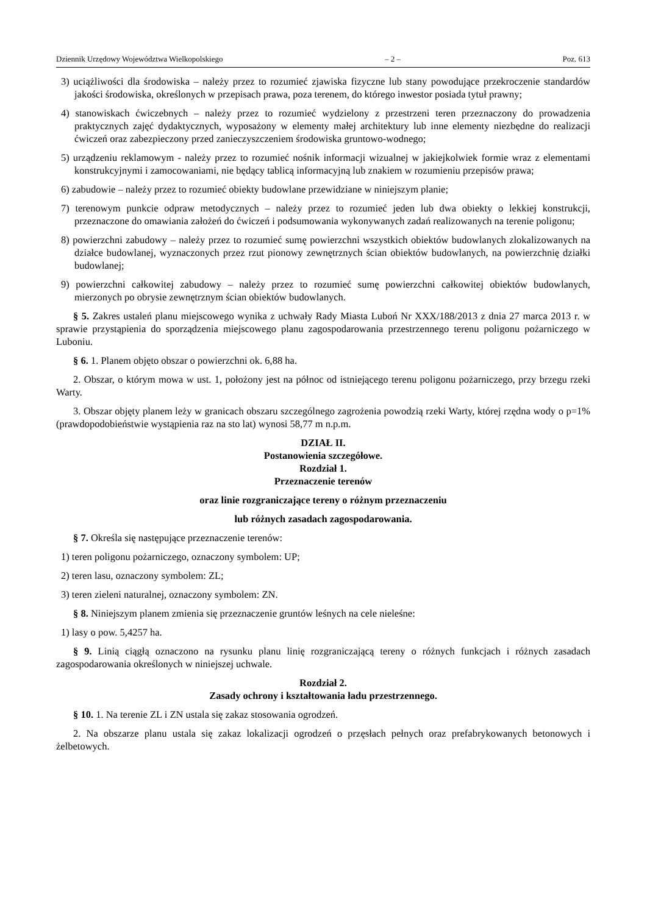Dziennik Urzędowy Województwa Wielkopolskiego – 2 – Poz. 613
3) uciążliwości dla środowiska – należy przez to rozumieć zjawiska fizyczne lub stany powodujące przekroczenie standardów jakości środowiska, określonych w przepisach prawa, poza terenem, do którego inwestor posiada tytuł prawny;
4) stanowiskach ćwiczebnych – należy przez to rozumieć wydzielony z przestrzeni teren przeznaczony do prowadzenia praktycznych zajęć dydaktycznych, wyposażony w elementy małej architektury lub inne elementy niezbędne do realizacji ćwiczeń oraz zabezpieczony przed zanieczyszczeniem środowiska gruntowo-wodnego;
5) urządzeniu reklamowym - należy przez to rozumieć nośnik informacji wizualnej w jakiejkolwiek formie wraz z elementami konstrukcyjnymi i zamocowaniami, nie będący tablicą informacyjną lub znakiem w rozumieniu przepisów prawa;
6) zabudowie – należy przez to rozumieć obiekty budowlane przewidziane w niniejszym planie;
7) terenowym punkcie odpraw metodycznych – należy przez to rozumieć jeden lub dwa obiekty o lekkiej konstrukcji, przeznaczone do omawiania założeń do ćwiczeń i podsumowania wykonywanych zadań realizowanych na terenie poligonu;
8) powierzchni zabudowy – należy przez to rozumieć sumę powierzchni wszystkich obiektów budowlanych zlokalizowanych na działce budowlanej, wyznaczonych przez rzut pionowy zewnętrznych ścian obiektów budowlanych, na powierzchnię działki budowlanej;
9) powierzchni całkowitej zabudowy – należy przez to rozumieć sumę powierzchni całkowitej obiektów budowlanych, mierzonych po obrysie zewnętrznym ścian obiektów budowlanych.
§ 5. Zakres ustaleń planu miejscowego wynika z uchwały Rady Miasta Luboń Nr XXX/188/2013 z dnia 27 marca 2013 r. w sprawie przystąpienia do sporządzenia miejscowego planu zagospodarowania przestrzennego terenu poligonu pożarniczego w Luboniu.
§ 6. 1. Planem objęto obszar o powierzchni ok. 6,88 ha.
2. Obszar, o którym mowa w ust. 1, położony jest na północ od istniejącego terenu poligonu pożarniczego, przy brzegu rzeki Warty.
3. Obszar objęty planem leży w granicach obszaru szczególnego zagrożenia powodzią rzeki Warty, której rzędna wody o p=1% (prawdopodobieństwie wystąpienia raz na sto lat) wynosi 58,77 m n.p.m.
DZIAŁ II.
Postanowienia szczegółowe.
Rozdział 1.
Przeznaczenie terenów
oraz linie rozgraniczające tereny o różnym przeznaczeniu
lub różnych zasadach zagospodarowania.
§ 7. Określa się następujące przeznaczenie terenów:
1) teren poligonu pożarniczego, oznaczony symbolem: UP;
2) teren lasu, oznaczony symbolem: ZL;
3) teren zieleni naturalnej, oznaczony symbolem: ZN.
§ 8. Niniejszym planem zmienia się przeznaczenie gruntów leśnych na cele nieleśne:
1) lasy o pow. 5,4257 ha.
§ 9. Linią ciągłą oznaczono na rysunku planu linię rozgraniczającą tereny o różnych funkcjach i różnych zasadach zagospodarowania określonych w niniejszej uchwale.
Rozdział 2.
Zasady ochrony i kształtowania ładu przestrzennego.
§ 10. 1. Na terenie ZL i ZN ustala się zakaz stosowania ogrodzeń.
2. Na obszarze planu ustala się zakaz lokalizacji ogrodzeń o przęsłach pełnych oraz prefabrykowanych betonowych i żelbetowych.